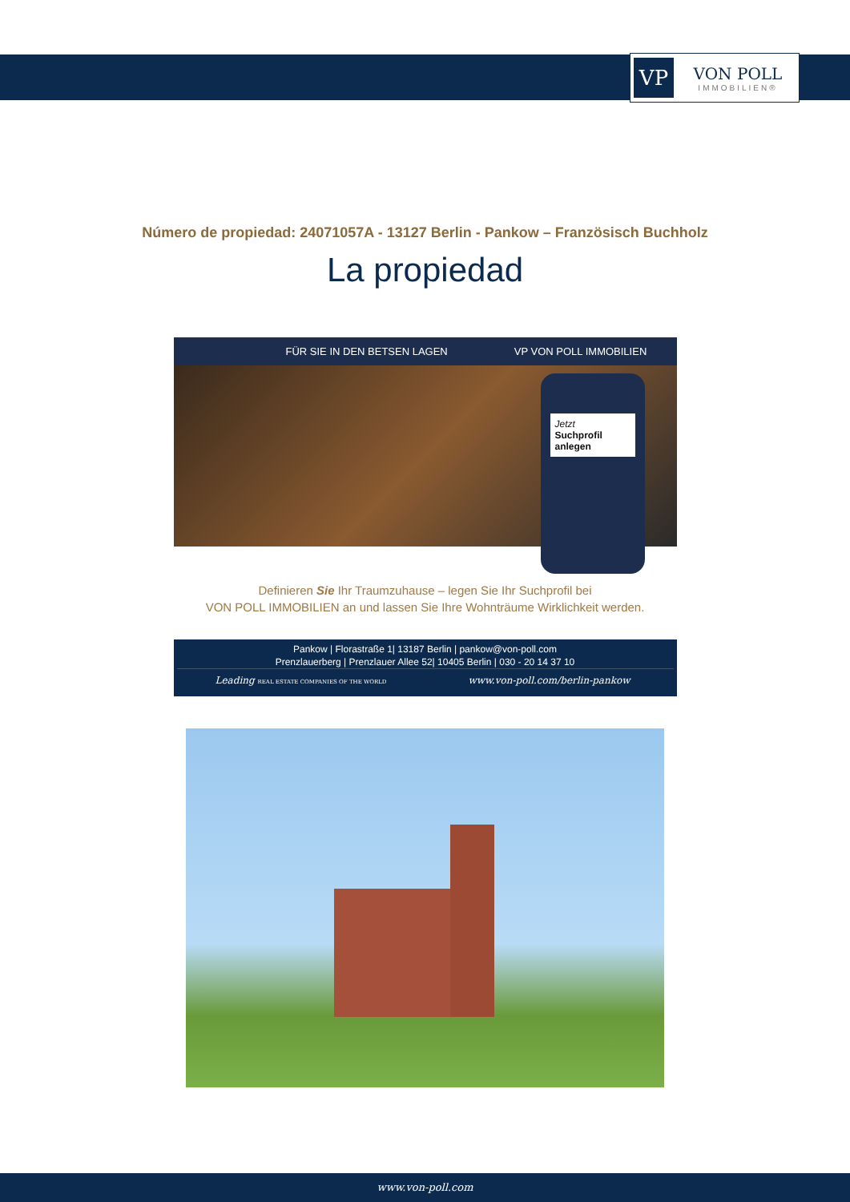VP
VON POLL
IMMOBILIEN®
Número de propiedad: 24071057A - 13127 Berlin - Pankow – Französisch Buchholz
La propiedad
FÜR SIE IN DEN BETSEN LAGEN VP VON POLL IMMOBILIEN
Jetzt
Suchprofil anlegen
Definieren Sie Ihr Traumzuhause – legen Sie Ihr Suchprofil bei
VON POLL IMMOBILIEN an und lassen Sie Ihre Wohnträume Wirklichkeit werden.
Pankow | Florastraße 1| 13187 Berlin | pankow@von-poll.com
Prenzlauerberg | Prenzlauer Allee 52| 10405 Berlin | 030 - 20 14 37 10
Leading REAL ESTATE COMPANIES OF THE WORLD
www.von-poll.com/berlin-pankow
www.von-poll.com